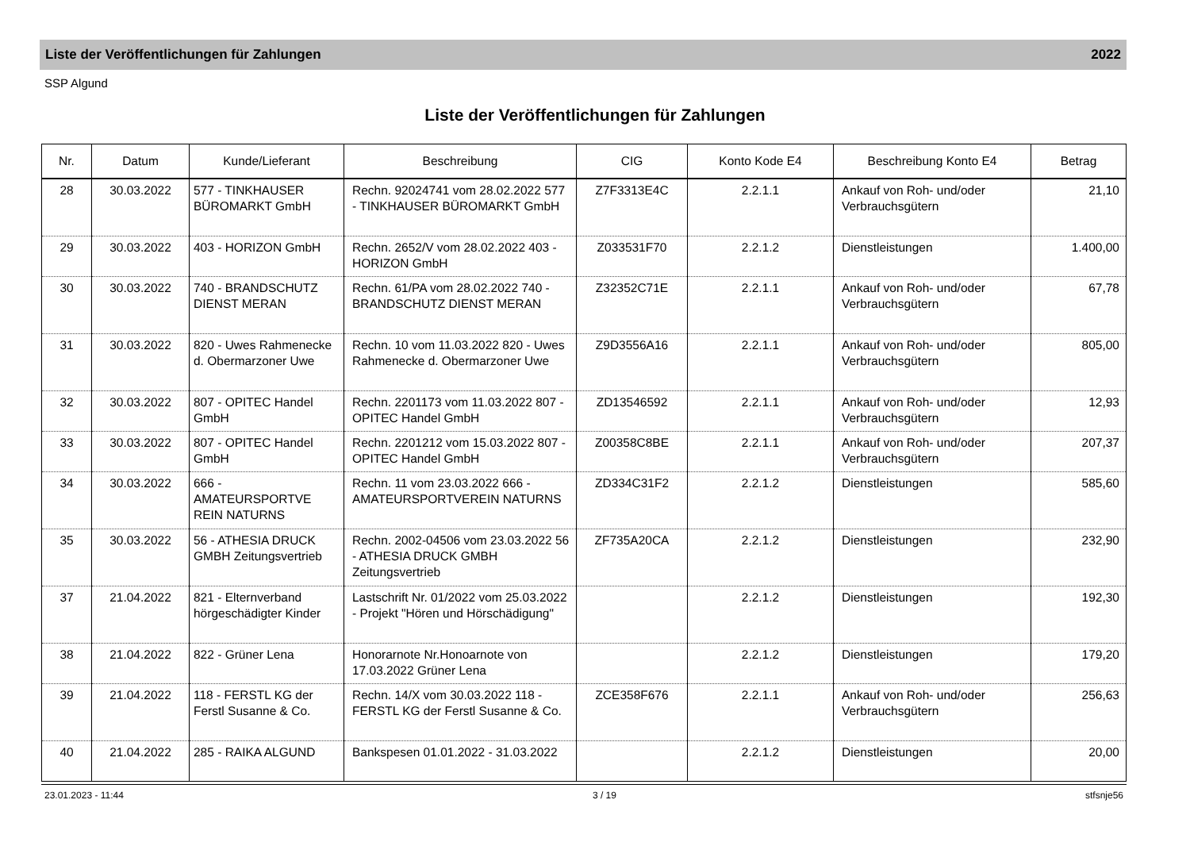Liste der Veröffentlichungen für Zahlungen 2022
SSP Algund
Liste der Veröffentlichungen für Zahlungen
| Nr. | Datum | Kunde/Lieferant | Beschreibung | CIG | Konto Kode E4 | Beschreibung Konto E4 | Betrag |
| --- | --- | --- | --- | --- | --- | --- | --- |
| 28 | 30.03.2022 | 577 - TINKHAUSER BÜROMARKT GmbH | Rechn. 92024741 vom 28.02.2022 577 - TINKHAUSER BÜROMARKT GmbH | Z7F3313E4C | 2.2.1.1 | Ankauf von Roh- und/oder Verbrauchsgütern | 21,10 |
| 29 | 30.03.2022 | 403 - HORIZON GmbH | Rechn. 2652/V vom 28.02.2022 403 - HORIZON GmbH | Z033531F70 | 2.2.1.2 | Dienstleistungen | 1.400,00 |
| 30 | 30.03.2022 | 740 - BRANDSCHUTZ DIENST MERAN | Rechn. 61/PA vom 28.02.2022 740 - BRANDSCHUTZ DIENST MERAN | Z32352C71E | 2.2.1.1 | Ankauf von Roh- und/oder Verbrauchsgütern | 67,78 |
| 31 | 30.03.2022 | 820 - Uwes Rahmenecke d. Obermarzoner Uwe | Rechn. 10 vom 11.03.2022 820 - Uwes Rahmenecke d. Obermarzoner Uwe | Z9D3556A16 | 2.2.1.1 | Ankauf von Roh- und/oder Verbrauchsgütern | 805,00 |
| 32 | 30.03.2022 | 807 - OPITEC Handel GmbH | Rechn. 2201173 vom 11.03.2022 807 - OPITEC Handel GmbH | ZD13546592 | 2.2.1.1 | Ankauf von Roh- und/oder Verbrauchsgütern | 12,93 |
| 33 | 30.03.2022 | 807 - OPITEC Handel GmbH | Rechn. 2201212 vom 15.03.2022 807 - OPITEC Handel GmbH | Z00358C8BE | 2.2.1.1 | Ankauf von Roh- und/oder Verbrauchsgütern | 207,37 |
| 34 | 30.03.2022 | 666 - AMATEURSPORTVE REIN NATURNS | Rechn. 11 vom 23.03.2022 666 - AMATEURSPORTVEREIN NATURNS | ZD334C31F2 | 2.2.1.2 | Dienstleistungen | 585,60 |
| 35 | 30.03.2022 | 56 - ATHESIA DRUCK GMBH Zeitungsvertrieb | Rechn. 2002-04506 vom 23.03.2022 56 - ATHESIA DRUCK GMBH Zeitungsvertrieb | ZF735A20CA | 2.2.1.2 | Dienstleistungen | 232,90 |
| 37 | 21.04.2022 | 821 - Elternverband hörgeschädigter Kinder | Lastschrift Nr. 01/2022 vom 25.03.2022 - Projekt "Hören und Hörschädigung" | | 2.2.1.2 | Dienstleistungen | 192,30 |
| 38 | 21.04.2022 | 822 - Grüner Lena | Honorarnote Nr.Honoarnote von 17.03.2022 Grüner Lena | | 2.2.1.2 | Dienstleistungen | 179,20 |
| 39 | 21.04.2022 | 118 - FERSTL KG der Ferstl Susanne & Co. | Rechn. 14/X vom 30.03.2022 118 - FERSTL KG der Ferstl Susanne & Co. | ZCE358F676 | 2.2.1.1 | Ankauf von Roh- und/oder Verbrauchsgütern | 256,63 |
| 40 | 21.04.2022 | 285 - RAIKA ALGUND | Bankspesen 01.01.2022 - 31.03.2022 | | 2.2.1.2 | Dienstleistungen | 20,00 |
23.01.2023 - 11:44 3 / 19 stfsnje56